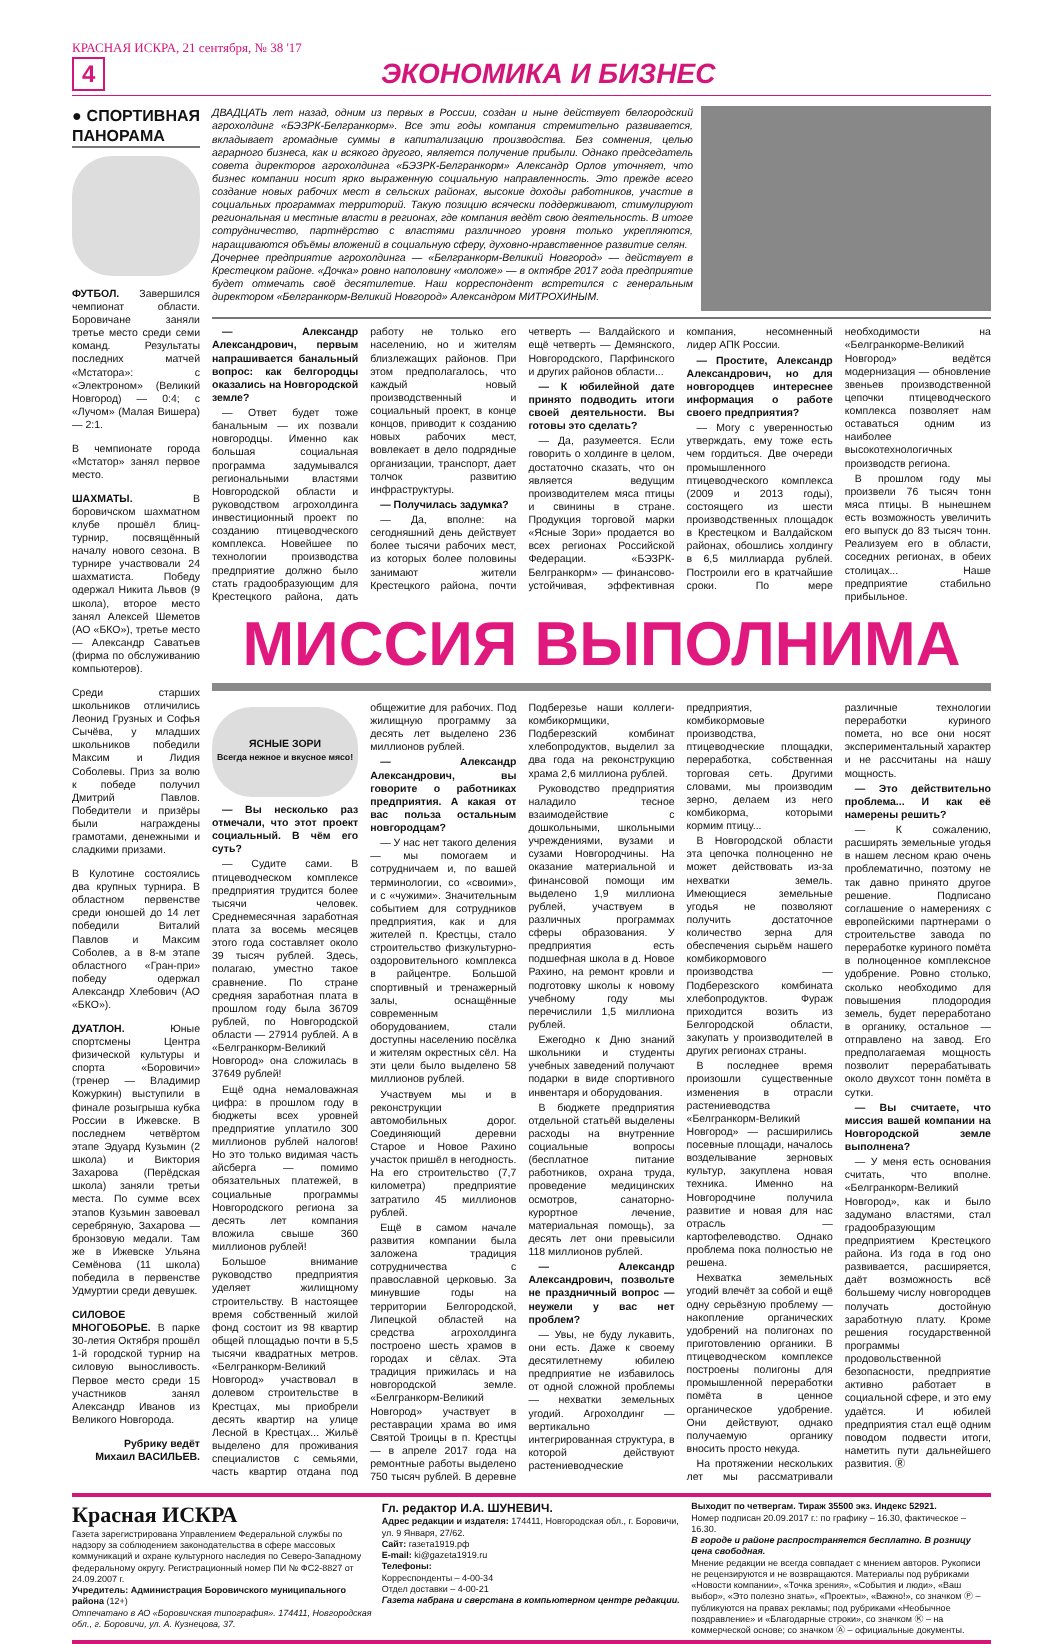КРАСНАЯ ИСКРА, 21 сентября, № 38 '17
4
ЭКОНОМИКА И БИЗНЕС
● СПОРТИВНАЯ ПАНОРАМА
ФУТБОЛ. Завершился чемпионат области. Боровичане заняли третье место среди семи команд. Результаты последних матчей «Мстатора»: с «Электроном» (Великий Новгород) — 0:4; с «Лучом» (Малая Вишера) — 2:1.
В чемпионате города «Мстатор» занял первое место.
ШАХМАТЫ. В боровичском шахматном клубе прошёл блиц-турнир, посвящённый началу нового сезона. В турнире участвовали 24 шахматиста. Победу одержал Никита Львов (9 школа), второе место занял Алексей Шеметов (АО «БКО»), третье место — Александр Саватьев (фирма по обслуживанию компьютеров).
Среди старших школьников отличились Леонид Грузных и Софья Сычёва, у младших школьников победили Максим и Лидия Соболевы. Приз за волю к победе получил Дмитрий Павлов. Победители и призёры были награждены грамотами, денежными и сладкими призами.
В Кулотине состоялись два крупных турнира. В областном первенстве среди юношей до 14 лет победили Виталий Павлов и Максим Соболев, а в 8-м этапе областного «Гран-при» победу одержал Александр Хлебович (АО «БКО»).
ДУАТЛОН. Юные спортсмены Центра физической культуры и спорта «Боровичи» (тренер — Владимир Кожуркин) выступили в финале розыгрыша кубка России в Ижевске. В последнем четвёртом этапе Эдуард Кузьмин (2 школа) и Виктория Захарова (Перёдская школа) заняли третьи места. По сумме всех этапов Кузьмин завоевал серебряную, Захарова — бронзовую медали. Там же в Ижевске Ульяна Семёнова (11 школа) победила в первенстве Удмуртии среди девушек.
СИЛОВОЕ МНОГОБОРЬЕ. В парке 30-летия Октября прошёл 1-й городской турнир на силовую выносливость. Первое место среди 15 участников занял Александр Иванов из Великого Новгорода.
Рубрику ведёт
Михаил ВАСИЛЬЕВ.
ДВАДЦАТЬ лет назад, одним из первых в России, создан и ныне действует белгородский агрохолдинг «БЭЗРК-Белгранкорм». Все эти годы компания стремительно развивается, вкладывает громадные суммы в капитализацию производства. Без сомнения, целью аграрного бизнеса, как и всякого другого, является получение прибыли. Однако председатель совета директоров агрохолдинга «БЭЗРК-Белгранкорм» Александр Орлов уточняет, что бизнес компании носит ярко выраженную социальную направленность. Это прежде всего создание новых рабочих мест в сельских районах, высокие доходы работников, участие в социальных программах территорий. Такую позицию всячески поддерживают, стимулируют региональная и местные власти в регионах, где компания ведёт свою деятельность. В итоге сотрудничество, партнёрство с властями различного уровня только укрепляются, наращиваются объёмы вложений в социальную сферу, духовно-нравственное развитие селян.
Дочернее предприятие агрохолдинга — «Белгранкорм-Великий Новгород» — действует в Крестецком районе. «Дочка» ровно наполовину «моложе» — в октябре 2017 года предприятие будет отмечать своё десятилетие. Наш корреспондент встретился с генеральным директором «Белгранкорм-Великий Новгород» Александром МИТРОХИНЫМ.
— Александр Александрович, первым напрашивается банальный вопрос: как белгородцы оказались на Новгородской земле?
— Ответ будет тоже банальным — их позвали новгородцы. Именно как большая социальная программа задумывался региональными властями Новгородской области и руководством агрохолдинга инвестиционный проект по созданию птицеводческого комплекса. Новейшее по технологии производства предприятие должно было стать градообразующим для Крестецкого района, дать работу не только его населению, но и жителям близлежащих районов. При этом предполагалось, что каждый новый производственный и социальный проект, в конце концов, приводит к созданию новых рабочих мест, вовлекает в дело подрядные организации, транспорт, дает толчок развитию инфраструктуры.
— Получилась задумка?
— Да, вполне: на сегодняшний день действует более тысячи рабочих мест, из которых более половины занимают жители Крестецкого района, почти четверть — Валдайского и ещё четверть — Демянского, Новгородского, Парфинского и других районов области...
— К юбилейной дате принято подводить итоги своей деятельности. Вы готовы это сделать?
— Да, разумеется. Если говорить о холдинге в целом, достаточно сказать, что он является ведущим производителем мяса птицы и свинины в стране. Продукция торговой марки «Ясные Зори» продается во всех регионах Российской Федерации. «БЭЗРК-Белгранкорм» — финансово-устойчивая, эффективная компания, несомненный лидер АПК России.
— Простите, Александр Александрович, но для новгородцев интереснее информация о работе своего предприятия?
— Могу с уверенностью утверждать, ему тоже есть чем гордиться. Две очереди промышленного птицеводческого комплекса (2009 и 2013 годы), состоящего из шести производственных площадок в Крестецком и Валдайском районах, обошлись холдингу в 6,5 миллиарда рублей. Построили его в кратчайшие сроки. По мере необходимости на «Белгранкорме-Великий Новгород» ведётся модернизация — обновление звеньев производственной цепочки птицеводческого комплекса позволяет нам оставаться одним из наиболее высокотехнологичных производств региона.
В прошлом году мы произвели 76 тысяч тонн мяса птицы. В нынешнем есть возможность увеличить его выпуск до 83 тысяч тонн. Реализуем его в области, соседних регионах, в обеих столицах... Наше предприятие стабильно прибыльное.
МИССИЯ ВЫПОЛНИМА
ЯСНЫЕ ЗОРИ
Всегда нежное и вкусное мясо!
— Вы несколько раз отмечали, что этот проект социальный. В чём его суть?
— Судите сами. В птицеводческом комплексе предприятия трудится более тысячи человек. Среднемесячная заработная плата за восемь месяцев этого года составляет около 39 тысяч рублей. Здесь, полагаю, уместно такое сравнение. По стране средняя заработная плата в прошлом году была 36709 рублей, по Новгородской области — 27914 рублей. А в «Белгранкорм-Великий Новгород» она сложилась в 37649 рублей!
Ещё одна немаловажная цифра: в прошлом году в бюджеты всех уровней предприятие уплатило 300 миллионов рублей налогов! Но это только видимая часть айсберга — помимо обязательных платежей, в социальные программы Новгородского региона за десять лет компания вложила свыше 360 миллионов рублей!
Большое внимание руководство предприятия уделяет жилищному строительству. В настоящее время собственный жилой фонд состоит из 98 квартир общей площадью почти в 5,5 тысячи квадратных метров. «Белгранкорм-Великий Новгород» участвовал в долевом строительстве в Крестцах, мы приобрели десять квартир на улице Лесной в Крестцах... Жильё выделено для проживания специалистов с семьями, часть квартир отдана под общежитие для рабочих. Под жилищную программу за десять лет выделено 236 миллионов рублей.
— Александр Александрович, вы говорите о работниках предприятия. А какая от вас польза остальным новгородцам?
— У нас нет такого деления — мы помогаем и сотрудничаем и, по вашей терминологии, со «своими», и с «чужими». Значительным событием для сотрудников предприятия, как и для жителей п. Крестцы, стало строительство физкультурно-оздоровительного комплекса в райцентре. Большой спортивный и тренажерный залы, оснащённые современным оборудованием, стали доступны населению посёлка и жителям окрестных сёл. На эти цели было выделено 58 миллионов рублей.
Участвуем мы и в реконструкции автомобильных дорог. Соединяющий деревни Старое и Новое Рахино участок пришёл в негодность. На его строительство (7,7 километра) предприятие затратило 45 миллионов рублей.
Ещё в самом начале развития компании была заложена традиция сотрудничества с православной церковью. За минувшие годы на территории Белгородской, Липецкой областей на средства агрохолдинга построено шесть храмов в городах и сёлах. Эта традиция прижилась и на новгородской земле. «Белгранкорм-Великий Новгород» участвует в реставрации храма во имя Святой Троицы в п. Крестцы — в апреле 2017 года на ремонтные работы выделено 750 тысяч рублей. В деревне Подберезье наши коллеги-комбикормщики, Подберезский комбинат хлебопродуктов, выделил за два года на реконструкцию храма 2,6 миллиона рублей.
Руководство предприятия наладило тесное взаимодействие с дошкольными, школьными учреждениями, вузами и сузами Новгородчины. На оказание материальной и финансовой помощи им выделено 1,9 миллиона рублей, участвуем в различных программах сферы образования. У предприятия есть подшефная школа в д. Новое Рахино, на ремонт кровли и подготовку школы к новому учебному году мы перечислили 1,5 миллиона рублей.
Ежегодно к Дню знаний школьники и студенты учебных заведений получают подарки в виде спортивного инвентаря и оборудования.
В бюджете предприятия отдельной статьёй выделены расходы на внутренние социальные вопросы (бесплатное питание работников, охрана труда, проведение медицинских осмотров, санаторно-курортное лечение, материальная помощь), за десять лет они превысили 118 миллионов рублей.
— Александр Александрович, позвольте не праздничный вопрос — неужели у вас нет проблем?
— Увы, не буду лукавить, они есть. Даже к своему десятилетнему юбилею предприятие не избавилось от одной сложной проблемы — нехватки земельных угодий. Агрохолдинг — вертикально интегрированная структура, в которой действуют растениеводческие предприятия, комбикормовые производства, птицеводческие площадки, переработка, собственная торговая сеть. Другими словами, мы производим зерно, делаем из него комбикорма, которыми кормим птицу...
В Новгородской области эта цепочка полноценно не может действовать из-за нехватки земель. Имеющиеся земельные угодья не позволяют получить достаточное количество зерна для обеспечения сырьём нашего комбикормового производства — Подберезского комбината хлебопродуктов. Фураж приходится возить из Белгородской области, закупать у производителей в других регионах страны.
В последнее время произошли существенные изменения в отрасли растениеводства «Белгранкорм-Великий Новгород» — расширились посевные площади, началось возделывание зерновых культур, закуплена новая техника. Именно на Новгородчине получила развитие и новая для нас отрасль — картофелеводство. Однако проблема пока полностью не решена.
Нехватка земельных угодий влечёт за собой и ещё одну серьёзную проблему — накопление органических удобрений на полигонах по приготовлению органики. В птицеводческом комплексе построены полигоны для промышленной переработки помёта в ценное органическое удобрение. Они действуют, однако получаемую органику вносить просто некуда.
На протяжении нескольких лет мы рассматривали различные технологии переработки куриного помета, но все они носят экспериментальный характер и не рассчитаны на нашу мощность.
— Это действительно проблема... И как её намерены решить?
— К сожалению, расширять земельные угодья в нашем лесном краю очень проблематично, поэтому не так давно принято другое решение. Подписано соглашение о намерениях с европейскими партнерами о строительстве завода по переработке куриного помёта в полноценное комплексное удобрение. Ровно столько, сколько необходимо для повышения плодородия земель, будет переработано в органику, остальное — отправлено на завод. Его предполагаемая мощность позволит перерабатывать около двухсот тонн помёта в сутки.
— Вы считаете, что миссия вашей компании на Новгородской земле выполнена?
— У меня есть основания считать, что вполне. «Белгранкорм-Великий Новгород», как и было задумано властями, стал градообразующим предприятием Крестецкого района. Из года в год оно развивается, расширяется, даёт возможность всё большему числу новгородцев получать достойную заработную плату. Кроме решения государственной программы продовольственной безопасности, предприятие активно работает в социальной сфере, и это ему удаётся. И юбилей предприятия стал ещё одним поводом подвести итоги, наметить пути дальнейшего развития. Ⓡ
Красная ИСКРА
Газета зарегистрирована Управлением Федеральной службы по надзору за соблюдением законодательства в сфере массовых коммуникаций и охране культурного наследия по Северо-Западному федеральному округу. Регистрационный номер ПИ № ФС2-8827 от 24.09.2007 г.
Учредитель: Администрация Боровичского муниципального района (12+)
Отпечатано в АО «Боровичская типография». 174411, Новгородская обл., г. Боровичи, ул. А. Кузнецова, 37.
Гл. редактор И.А. ШУНЕВИЧ.
Адрес редакции и издателя: 174411, Новгородская обл., г. Боровичи, ул. 9 Января, 27/62.
Сайт: газета1919.рф
E-mail: ki@gazeta1919.ru
Телефоны:
Корреспонденты – 4-00-34
Отдел доставки – 4-00-21
Газета набрана и сверстана в компьютерном центре редакции.
Выходит по четвергам. Тираж 35500 экз. Индекс 52921.
Номер подписан 20.09.2017 г.: по графику – 16.30, фактическое – 16.30.
В городе и районе распространяется бесплатно. В розницу цена свободная.
Мнение редакции не всегда совпадает с мнением авторов. Рукописи не рецензируются и не возвращаются. Материалы под рубриками «Новости компании», «Точка зрения», «События и люди», «Ваш выбор», «Это полезно знать», «Проекты», «Важно!», со значком Ⓟ – публикуются на правах рекламы; под рубриками «Необычное поздравление» и «Благодарные строки», со значком Ⓚ – на коммерческой основе; со значком Ⓐ – официальные документы.